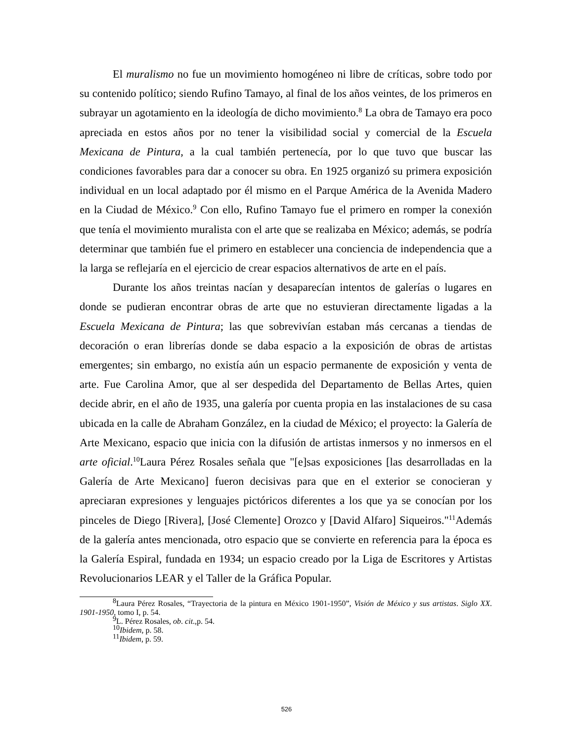El muralismo no fue un movimiento homogéneo ni libre de críticas, sobre todo por su contenido político; siendo Rufino Tamayo, al final de los años veintes, de los primeros en subrayar un agotamiento en la ideología de dicho movimiento.<sup>8</sup> La obra de Tamayo era poco apreciada en estos años por no tener la visibilidad social y comercial de la Escuela Mexicana de Pintura, a la cual también pertenecía, por lo que tuvo que buscar las condiciones favorables para dar a conocer su obra. En 1925 organizó su primera exposición individual en un local adaptado por él mismo en el Parque América de la Avenida Madero en la Ciudad de México.<sup>9</sup> Con ello, Rufino Tamayo fue el primero en romper la conexión que tenía el movimiento muralista con el arte que se realizaba en México; además, se podría determinar que también fue el primero en establecer una conciencia de independencia que a la larga se reflejaría en el ejercicio de crear espacios alternativos de arte en el país.
Durante los años treintas nacían y desaparecían intentos de galerías o lugares en donde se pudieran encontrar obras de arte que no estuvieran directamente ligadas a la Escuela Mexicana de Pintura; las que sobrevivían estaban más cercanas a tiendas de decoración o eran librerías donde se daba espacio a la exposición de obras de artistas emergentes; sin embargo, no existía aún un espacio permanente de exposición y venta de arte. Fue Carolina Amor, que al ser despedida del Departamento de Bellas Artes, quien decide abrir, en el año de 1935, una galería por cuenta propia en las instalaciones de su casa ubicada en la calle de Abraham González, en la ciudad de México; el proyecto: la Galería de Arte Mexicano, espacio que inicia con la difusión de artistas inmersos y no inmersos en el arte oficial.<sup>10</sup>Laura Pérez Rosales señala que "[e]sas exposiciones [las desarrolladas en la Galería de Arte Mexicano] fueron decisivas para que en el exterior se conocieran y apreciaran expresiones y lenguajes pictóricos diferentes a los que ya se conocían por los pinceles de Diego [Rivera], [José Clemente] Orozco y [David Alfaro] Siqueiros."<sup>11</sup>Además de la galería antes mencionada, otro espacio que se convierte en referencia para la época es la Galería Espiral, fundada en 1934; un espacio creado por la Liga de Escritores y Artistas Revolucionarios LEAR y el Taller de la Gráfica Popular.
<sup>8</sup> Laura Pérez Rosales, “Trayectoria de la pintura en México 1901-1950”, Visión de México y sus artistas. Siglo XX. 1901-1950, tomo I, p. 54.
<sup>9</sup> L. Pérez Rosales, ob. cit.,p. 54.
<sup>10</sup> Ibidem, p. 58.
<sup>11</sup> Ibidem, p. 59.
526